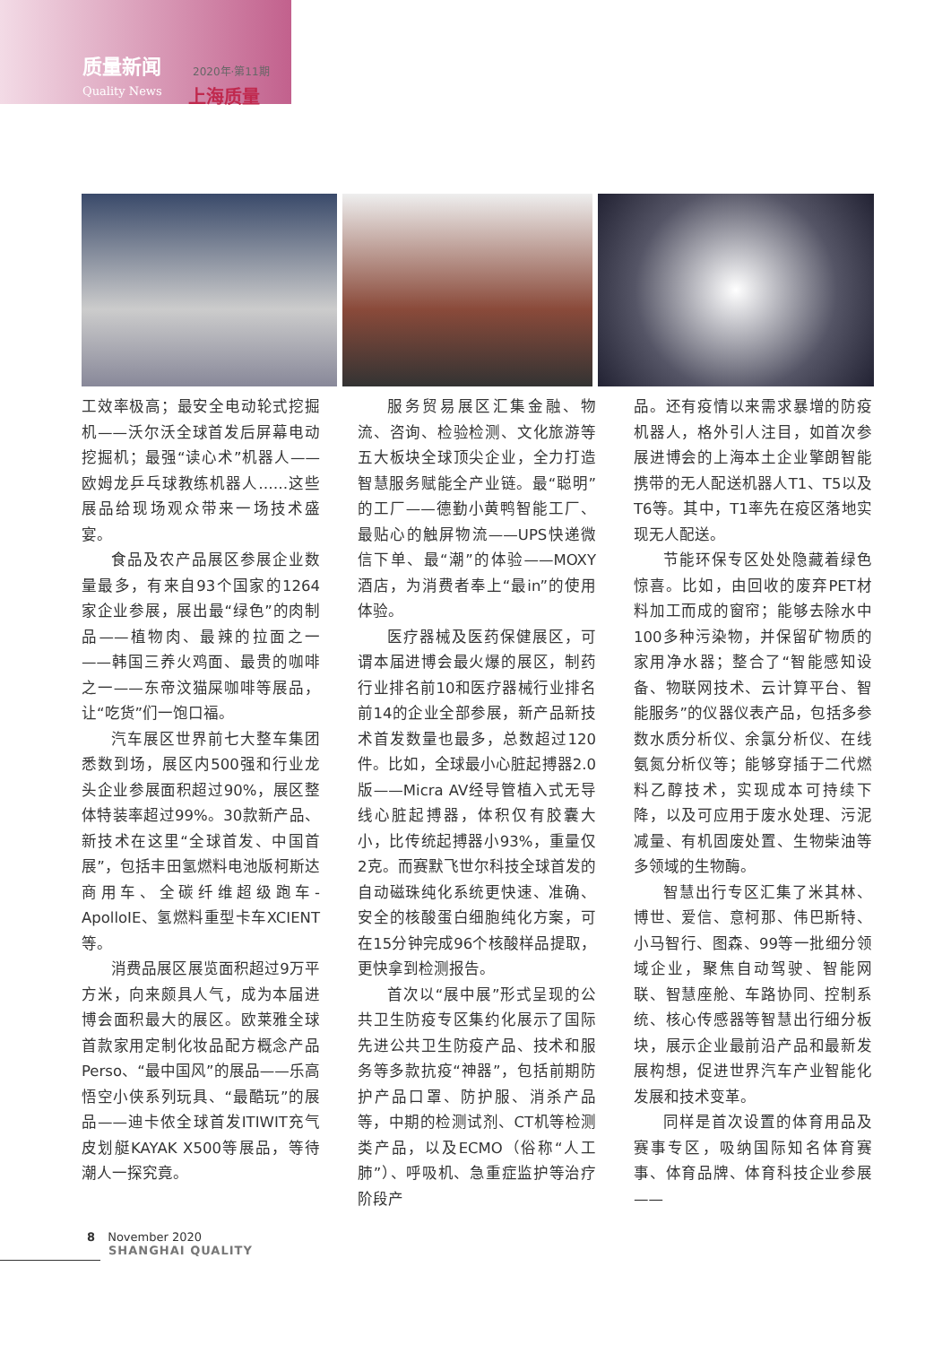质量新闻
Quality News
2020年·第11期
上海质量
工效率极高；最安全电动轮式挖掘机——沃尔沃全球首发后屏幕电动挖掘机；最强“读心术”机器人——欧姆龙乒乓球教练机器人……这些展品给现场观众带来一场技术盛宴。
食品及农产品展区参展企业数量最多，有来自93个国家的1264家企业参展，展出最“绿色”的肉制品——植物肉、最辣的拉面之一——韩国三养火鸡面、最贵的咖啡之一——东帝汶猫屎咖啡等展品，让“吃货”们一饱口福。
汽车展区世界前七大整车集团悉数到场，展区内500强和行业龙头企业参展面积超过90%，展区整体特装率超过99%。30款新产品、新技术在这里“全球首发、中国首展”，包括丰田氢燃料电池版柯斯达商用车、全碳纤维超级跑车-ApolloIE、氢燃料重型卡车XCIENT等。
消费品展区展览面积超过9万平方米，向来颇具人气，成为本届进博会面积最大的展区。欧莱雅全球首款家用定制化妆品配方概念产品Perso、“最中国风”的展品——乐高悟空小侠系列玩具、“最酷玩”的展品——迪卡侬全球首发ITIWIT充气皮划艇KAYAK X500等展品，等待潮人一探究竟。
服务贸易展区汇集金融、物流、咨询、检验检测、文化旅游等五大板块全球顶尖企业，全力打造智慧服务赋能全产业链。最“聪明”的工厂——德勤小黄鸭智能工厂、最贴心的触屏物流——UPS快递微信下单、最“潮”的体验——MOXY酒店，为消费者奉上“最in”的使用体验。
医疗器械及医药保健展区，可谓本届进博会最火爆的展区，制药行业排名前10和医疗器械行业排名前14的企业全部参展，新产品新技术首发数量也最多，总数超过120件。比如，全球最小心脏起搏器2.0版——Micra AV经导管植入式无导线心脏起搏器，体积仅有胶囊大小，比传统起搏器小93%，重量仅2克。而赛默飞世尔科技全球首发的自动磁珠纯化系统更快速、准确、安全的核酸蛋白细胞纯化方案，可在15分钟完成96个核酸样品提取，更快拿到检测报告。
首次以“展中展”形式呈现的公共卫生防疫专区集约化展示了国际先进公共卫生防疫产品、技术和服务等多款抗疫“神器”，包括前期防护产品口罩、防护服、消杀产品等，中期的检测试剂、CT机等检测类产品，以及ECMO（俗称“人工肺”）、呼吸机、急重症监护等治疗阶段产
品。还有疫情以来需求暴增的防疫机器人，格外引人注目，如首次参展进博会的上海本土企业擎朗智能携带的无人配送机器人T1、T5以及T6等。其中，T1率先在疫区落地实现无人配送。
节能环保专区处处隐藏着绿色惊喜。比如，由回收的废弃PET材料加工而成的窗帘；能够去除水中100多种污染物，并保留矿物质的家用净水器；整合了“智能感知设备、物联网技术、云计算平台、智能服务”的仪器仪表产品，包括多参数水质分析仪、余氯分析仪、在线氨氮分析仪等；能够穿插于二代燃料乙醇技术，实现成本可持续下降，以及可应用于废水处理、污泥减量、有机固废处置、生物柴油等多领域的生物酶。
智慧出行专区汇集了米其林、博世、爱信、意柯那、伟巴斯特、小马智行、图森、99等一批细分领域企业，聚焦自动驾驶、智能网联、智慧座舱、车路协同、控制系统、核心传感器等智慧出行细分板块，展示企业最前沿产品和最新发展构想，促进世界汽车产业智能化发展和技术变革。
同样是首次设置的体育用品及赛事专区，吸纳国际知名体育赛事、体育品牌、体育科技企业参展——
8 November 2020
SHANGHAI QUALITY